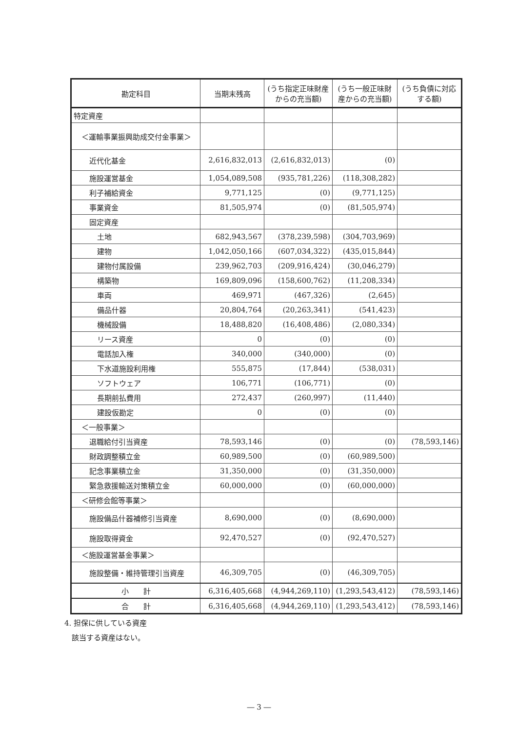| 勘定科目 | 当期末残高 | (うち指定正味財産からの充当額) | (うち一般正味財産からの充当額) | (うち負債に対応する額) |
| --- | --- | --- | --- | --- |
| 特定資産 | | | | |
| ＜運輸事業振興助成交付金事業＞ | | | | |
| 近代化基金 | 2,616,832,013 | (2,616,832,013) | (0) | |
| 施設運営基金 | 1,054,089,508 | (935,781,226) | (118,308,282) | |
| 利子補給資金 | 9,771,125 | (0) | (9,771,125) | |
| 事業資金 | 81,505,974 | (0) | (81,505,974) | |
| 固定資産 | | | | |
| 土地 | 682,943,567 | (378,239,598) | (304,703,969) | |
| 建物 | 1,042,050,166 | (607,034,322) | (435,015,844) | |
| 建物付属設備 | 239,962,703 | (209,916,424) | (30,046,279) | |
| 構築物 | 169,809,096 | (158,600,762) | (11,208,334) | |
| 車両 | 469,971 | (467,326) | (2,645) | |
| 備品什器 | 20,804,764 | (20,263,341) | (541,423) | |
| 機械設備 | 18,488,820 | (16,408,486) | (2,080,334) | |
| リース資産 | 0 | (0) | (0) | |
| 電話加入権 | 340,000 | (340,000) | (0) | |
| 下水道施設利用権 | 555,875 | (17,844) | (538,031) | |
| ソフトウェア | 106,771 | (106,771) | (0) | |
| 長期前払費用 | 272,437 | (260,997) | (11,440) | |
| 建設仮勘定 | 0 | (0) | (0) | |
| ＜一般事業＞ | | | | |
| 退職給付引当資産 | 78,593,146 | (0) | (0) | (78,593,146) |
| 財政調整積立金 | 60,989,500 | (0) | (60,989,500) | |
| 記念事業積立金 | 31,350,000 | (0) | (31,350,000) | |
| 緊急救援輸送対策積立金 | 60,000,000 | (0) | (60,000,000) | |
| ＜研修会館等事業＞ | | | | |
| 施設備品什器補修引当資産 | 8,690,000 | (0) | (8,690,000) | |
| 施設取得資金 | 92,470,527 | (0) | (92,470,527) | |
| ＜施設運営基金事業＞ | | | | |
| 施設整備・維持管理引当資産 | 46,309,705 | (0) | (46,309,705) | |
| 小 計 | 6,316,405,668 | (4,944,269,110) | (1,293,543,412) | (78,593,146) |
| 合 計 | 6,316,405,668 | (4,944,269,110) | (1,293,543,412) | (78,593,146) |
4. 担保に供している資産
　該当する資産はない。
― 3 ―